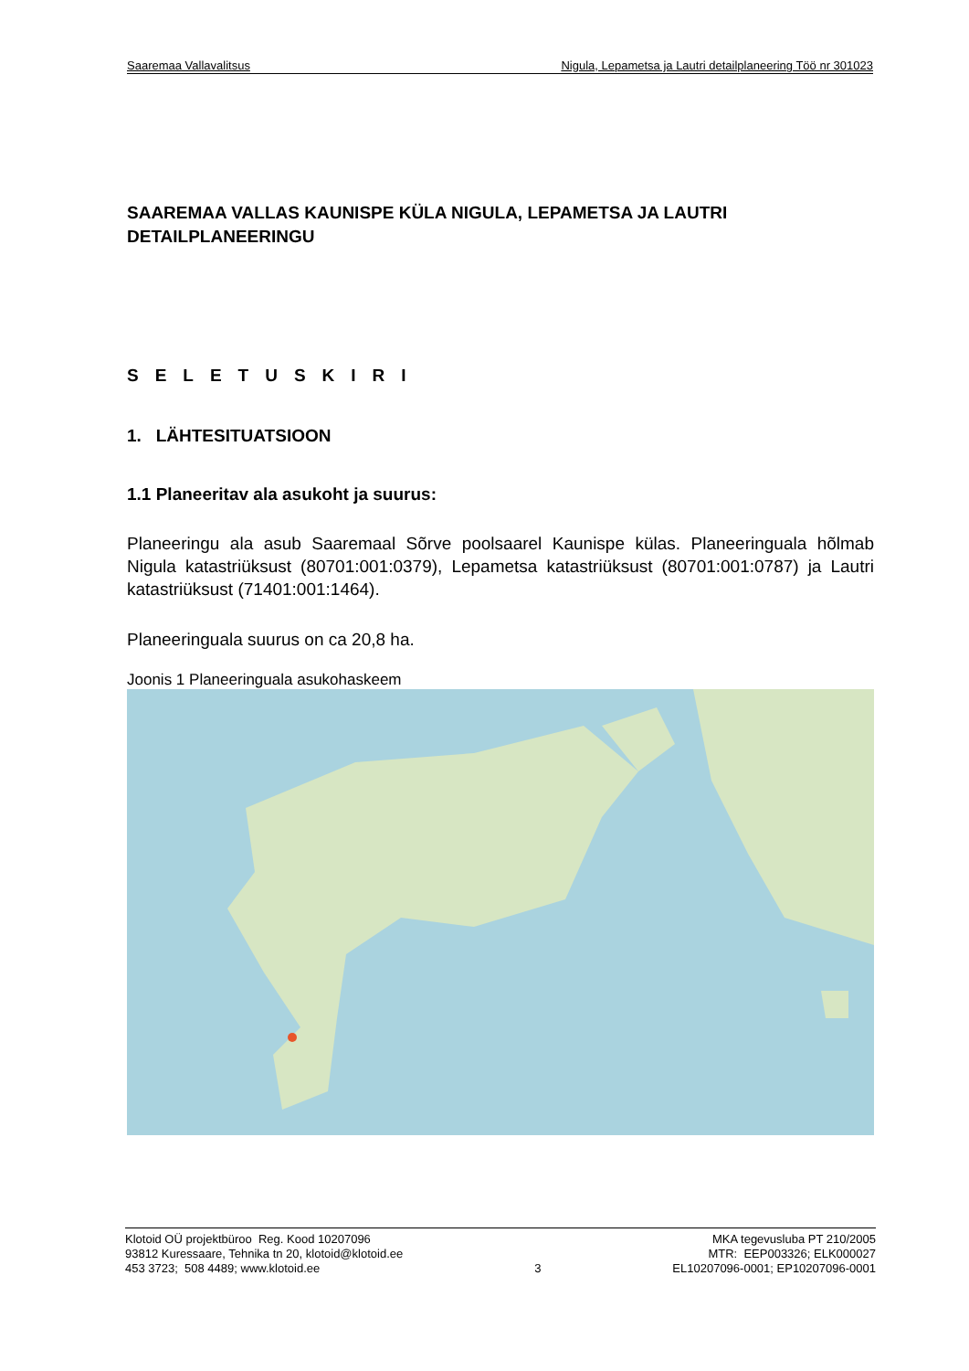Saaremaa Vallavalitsus Nigula, Lepametsa ja Lautri detailplaneering Töö nr 301023
SAAREMAA VALLAS KAUNISPE KÜLA NIGULA, LEPAMETSA JA LAUTRI DETAILPLANEERINGU
SELETUSKIRI
1. LÄHTESITUATSIOON
1.1 Planeeritav ala asukoht ja suurus:
Planeeringu ala asub Saaremaal Sõrve poolsaarel Kaunispe külas. Planeeringuala hõlmab Nigula katastriüksust (80701:001:0379), Lepametsa katastriüksust (80701:001:0787) ja Lautri katastriüksust (71401:001:1464).
Planeeringuala suurus on ca 20,8 ha.
Joonis 1 Planeeringuala asukohaskeem
Klotoid OÜ projektbüroo Reg. Kood 10207096
93812 Kuressaare, Tehnika tn 20, klotoid@klotoid.ee
453 3723; 508 4489; www.klotoid.ee
3 MKA tegevusluba PT 210/2005
MTR: EEP003326; ELK000027
EL10207096-0001; EP10207096-0001